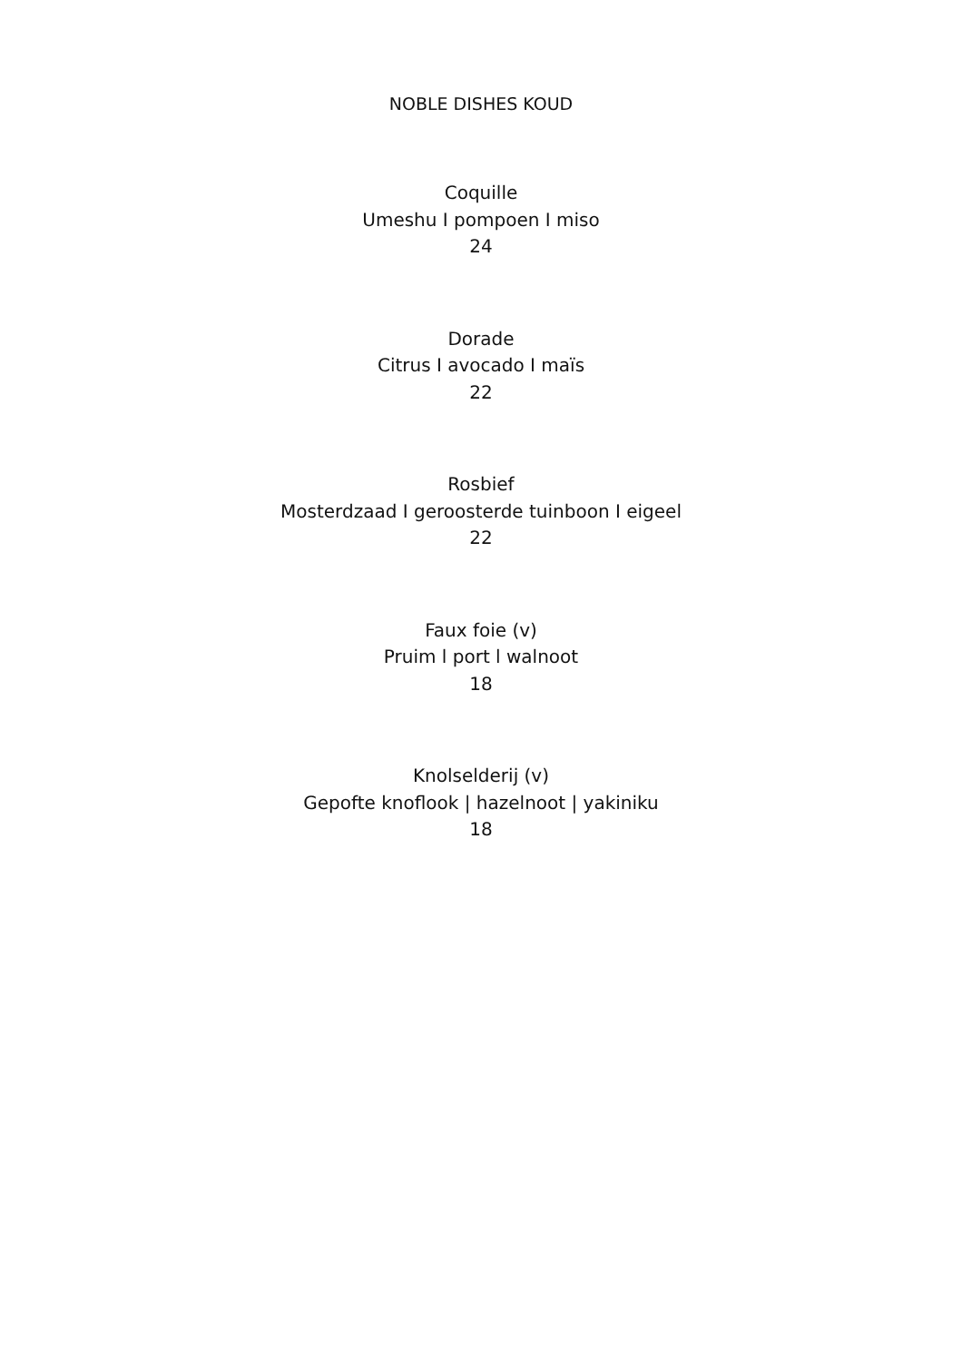NOBLE DISHES KOUD
Coquille
Umeshu I pompoen I miso
24
Dorade
Citrus I avocado I maïs
22
Rosbief
Mosterdzaad I geroosterde tuinboon I eigeel
22
Faux foie (v)
Pruim l port l walnoot
18
Knolselderij (v)
Gepofte knoflook | hazelnoot | yakiniku
18